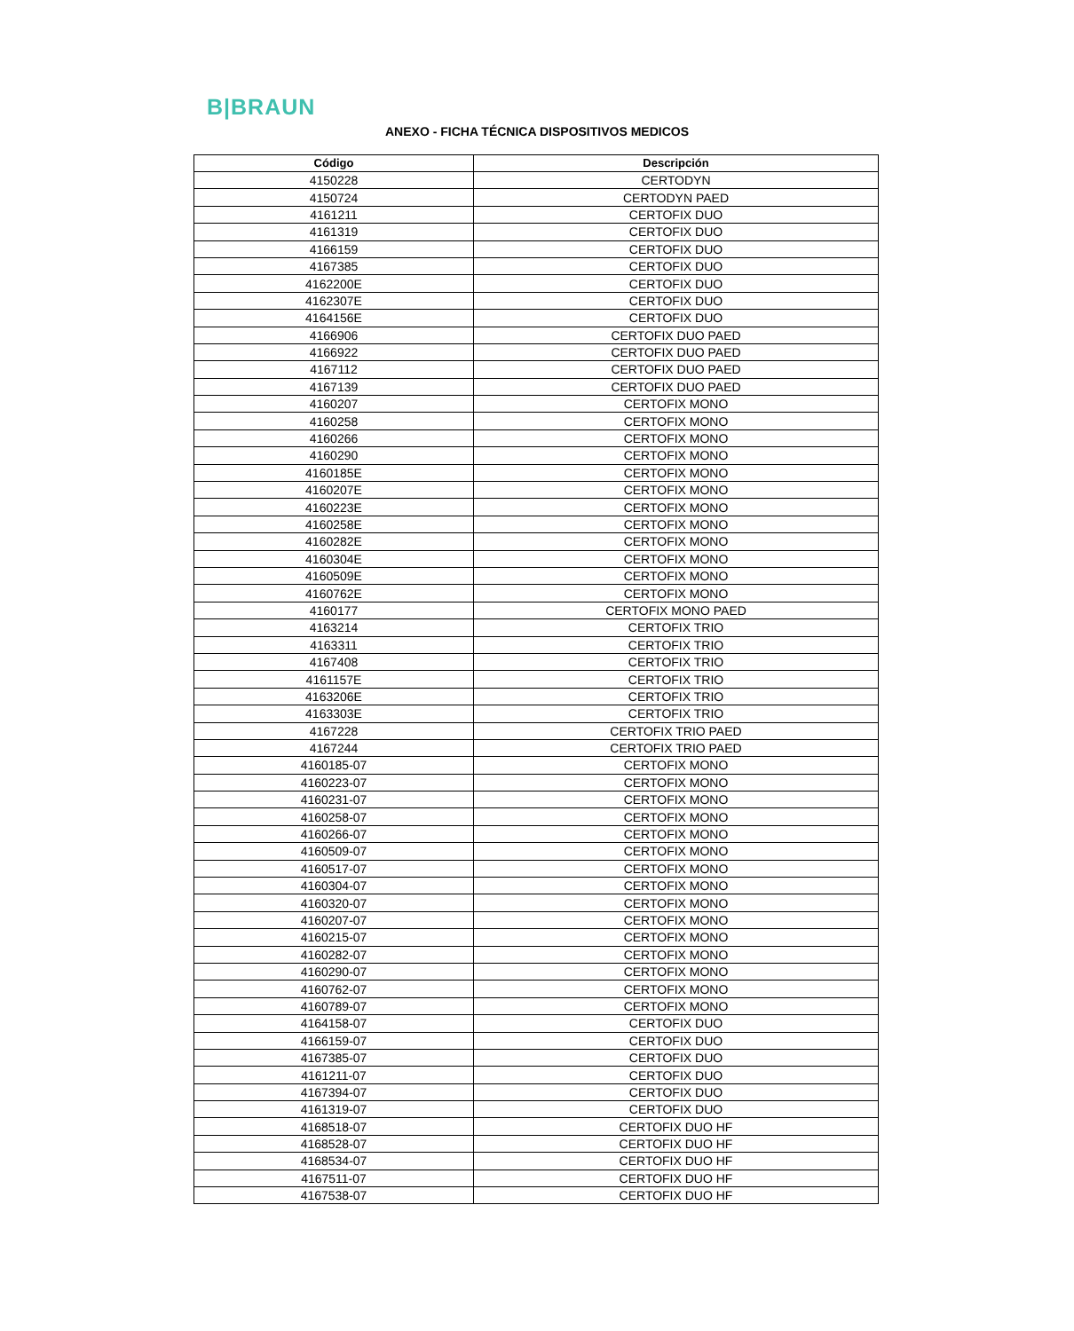B|BRAUN
ANEXO - FICHA TÉCNICA DISPOSITIVOS MEDICOS
| Código | Descripción |
| --- | --- |
| 4150228 | CERTODYN |
| 4150724 | CERTODYN PAED |
| 4161211 | CERTOFIX DUO |
| 4161319 | CERTOFIX DUO |
| 4166159 | CERTOFIX DUO |
| 4167385 | CERTOFIX DUO |
| 4162200E | CERTOFIX DUO |
| 4162307E | CERTOFIX DUO |
| 4164156E | CERTOFIX DUO |
| 4166906 | CERTOFIX DUO PAED |
| 4166922 | CERTOFIX DUO PAED |
| 4167112 | CERTOFIX DUO PAED |
| 4167139 | CERTOFIX DUO PAED |
| 4160207 | CERTOFIX MONO |
| 4160258 | CERTOFIX MONO |
| 4160266 | CERTOFIX MONO |
| 4160290 | CERTOFIX MONO |
| 4160185E | CERTOFIX MONO |
| 4160207E | CERTOFIX MONO |
| 4160223E | CERTOFIX MONO |
| 4160258E | CERTOFIX MONO |
| 4160282E | CERTOFIX MONO |
| 4160304E | CERTOFIX MONO |
| 4160509E | CERTOFIX MONO |
| 4160762E | CERTOFIX MONO |
| 4160177 | CERTOFIX MONO PAED |
| 4163214 | CERTOFIX TRIO |
| 4163311 | CERTOFIX TRIO |
| 4167408 | CERTOFIX TRIO |
| 4161157E | CERTOFIX TRIO |
| 4163206E | CERTOFIX TRIO |
| 4163303E | CERTOFIX TRIO |
| 4167228 | CERTOFIX TRIO PAED |
| 4167244 | CERTOFIX TRIO PAED |
| 4160185-07 | CERTOFIX MONO |
| 4160223-07 | CERTOFIX MONO |
| 4160231-07 | CERTOFIX MONO |
| 4160258-07 | CERTOFIX MONO |
| 4160266-07 | CERTOFIX MONO |
| 4160509-07 | CERTOFIX MONO |
| 4160517-07 | CERTOFIX MONO |
| 4160304-07 | CERTOFIX MONO |
| 4160320-07 | CERTOFIX MONO |
| 4160207-07 | CERTOFIX MONO |
| 4160215-07 | CERTOFIX MONO |
| 4160282-07 | CERTOFIX MONO |
| 4160290-07 | CERTOFIX MONO |
| 4160762-07 | CERTOFIX MONO |
| 4160789-07 | CERTOFIX MONO |
| 4164158-07 | CERTOFIX DUO |
| 4166159-07 | CERTOFIX DUO |
| 4167385-07 | CERTOFIX DUO |
| 4161211-07 | CERTOFIX DUO |
| 4167394-07 | CERTOFIX DUO |
| 4161319-07 | CERTOFIX DUO |
| 4168518-07 | CERTOFIX DUO HF |
| 4168528-07 | CERTOFIX DUO HF |
| 4168534-07 | CERTOFIX DUO HF |
| 4167511-07 | CERTOFIX DUO HF |
| 4167538-07 | CERTOFIX DUO HF |